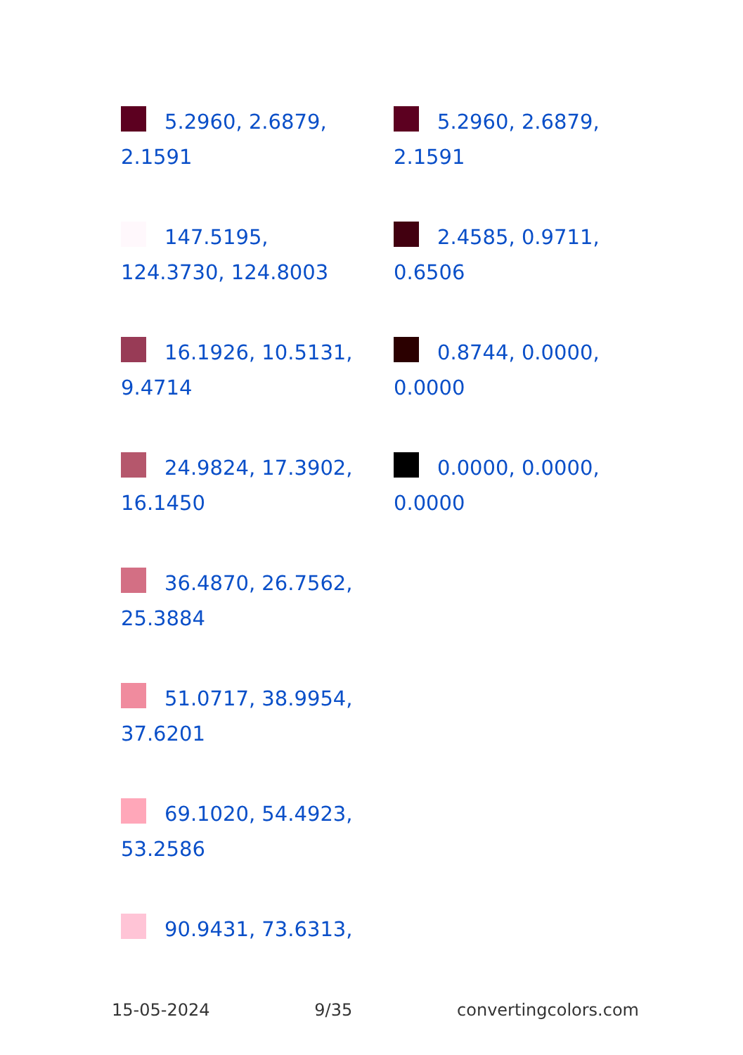5.2960, 2.6879, 2.1591
147.5195, 124.3730, 124.8003
16.1926, 10.5131, 9.4714
24.9824, 17.3902, 16.1450
36.4870, 26.7562, 25.3884
51.0717, 38.9954, 37.6201
69.1020, 54.4923, 53.2586
90.9431, 73.6313,
5.2960, 2.6879, 2.1591
2.4585, 0.9711, 0.6506
0.8744, 0.0000, 0.0000
0.0000, 0.0000, 0.0000
15-05-2024 9/35 convertingcolors.com